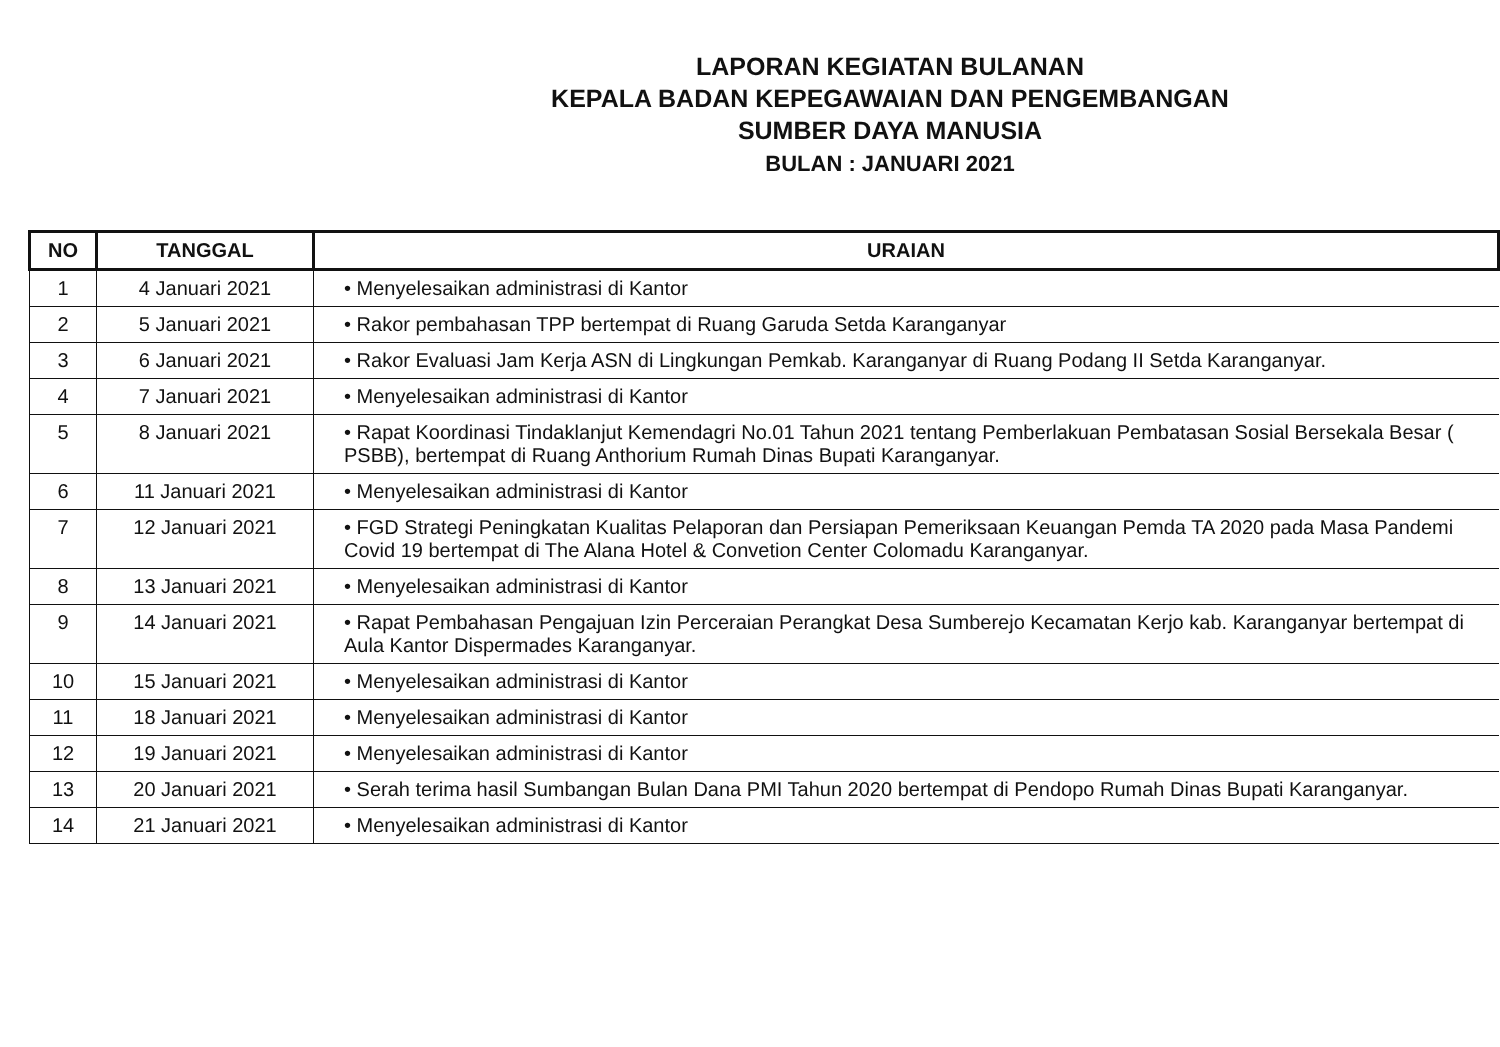LAPORAN KEGIATAN BULANAN
KEPALA BADAN KEPEGAWAIAN DAN PENGEMBANGAN
SUMBER DAYA MANUSIA
BULAN : JANUARI 2021
| NO | TANGGAL | URAIAN |
| --- | --- | --- |
| 1 | 4 Januari 2021 | • Menyelesaikan administrasi di Kantor |
| 2 | 5 Januari 2021 | • Rakor pembahasan TPP bertempat di Ruang Garuda Setda Karanganyar |
| 3 | 6 Januari 2021 | • Rakor Evaluasi Jam Kerja ASN di Lingkungan Pemkab. Karanganyar di Ruang Podang II Setda Karanganyar. |
| 4 | 7 Januari 2021 | • Menyelesaikan administrasi di Kantor |
| 5 | 8 Januari 2021 | • Rapat Koordinasi Tindaklanjut Kemendagri No.01 Tahun 2021 tentang Pemberlakuan Pembatasan Sosial Bersekala Besar ( PSBB), bertempat di Ruang Anthorium Rumah Dinas Bupati Karanganyar. |
| 6 | 11 Januari 2021 | • Menyelesaikan administrasi di Kantor |
| 7 | 12 Januari 2021 | • FGD Strategi Peningkatan Kualitas Pelaporan dan Persiapan Pemeriksaan Keuangan Pemda TA 2020 pada Masa Pandemi Covid 19 bertempat di The Alana Hotel & Convetion Center Colomadu Karanganyar. |
| 8 | 13 Januari 2021 | • Menyelesaikan administrasi di Kantor |
| 9 | 14 Januari 2021 | • Rapat Pembahasan Pengajuan Izin Perceraian Perangkat Desa Sumberejo Kecamatan Kerjo kab. Karanganyar bertempat di Aula Kantor Dispermades Karanganyar. |
| 10 | 15 Januari 2021 | • Menyelesaikan administrasi di Kantor |
| 11 | 18 Januari 2021 | • Menyelesaikan administrasi di Kantor |
| 12 | 19 Januari 2021 | • Menyelesaikan administrasi di Kantor |
| 13 | 20 Januari 2021 | • Serah terima hasil Sumbangan Bulan Dana PMI Tahun 2020 bertempat di Pendopo Rumah Dinas Bupati Karanganyar. |
| 14 | 21 Januari 2021 | • Menyelesaikan administrasi di Kantor |